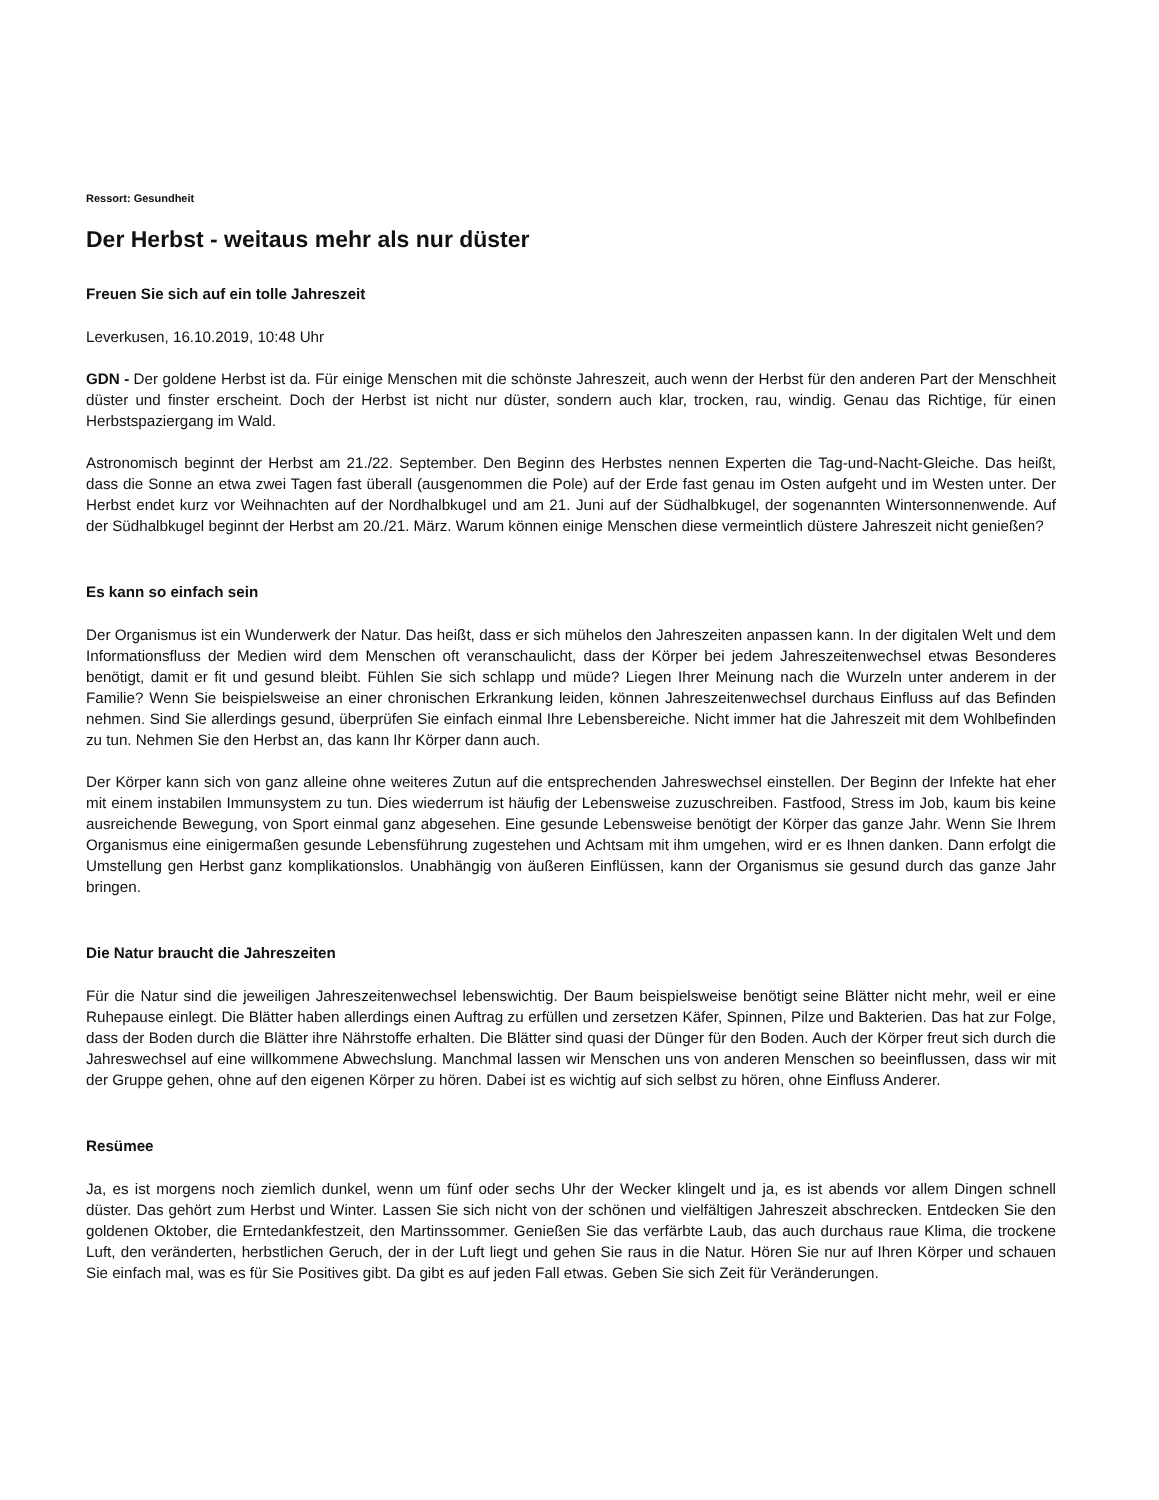Ressort: Gesundheit
Der Herbst - weitaus mehr als nur düster
Freuen Sie sich auf ein tolle Jahreszeit
Leverkusen, 16.10.2019, 10:48 Uhr
GDN - Der goldene Herbst ist da. Für einige Menschen mit die schönste Jahreszeit, auch wenn der Herbst für den anderen Part der Menschheit düster und finster erscheint. Doch der Herbst ist nicht nur düster, sondern auch klar, trocken, rau, windig. Genau das Richtige, für einen Herbstspaziergang im Wald.
Astronomisch beginnt der Herbst am 21./22. September. Den Beginn des Herbstes nennen Experten die Tag-und-Nacht-Gleiche. Das heißt, dass die Sonne an etwa zwei Tagen fast überall (ausgenommen die Pole) auf der Erde fast genau im Osten aufgeht und im Westen unter. Der Herbst endet kurz vor Weihnachten auf der Nordhalbkugel und am 21. Juni auf der Südhalbkugel, der sogenannten Wintersonnenwende. Auf der Südhalbkugel beginnt der Herbst am 20./21. März. Warum können einige Menschen diese vermeintlich düstere Jahreszeit nicht genießen?
Es kann so einfach sein
Der Organismus ist ein Wunderwerk der Natur. Das heißt, dass er sich mühelos den Jahreszeiten anpassen kann. In der digitalen Welt und dem Informationsfluss der Medien wird dem Menschen oft veranschaulicht, dass der Körper bei jedem Jahreszeitenwechsel etwas Besonderes benötigt, damit er fit und gesund bleibt. Fühlen Sie sich schlapp und müde? Liegen Ihrer Meinung nach die Wurzeln unter anderem in der Familie? Wenn Sie beispielsweise an einer chronischen Erkrankung leiden, können Jahreszeitenwechsel durchaus Einfluss auf das Befinden nehmen. Sind Sie allerdings gesund, überprüfen Sie einfach einmal Ihre Lebensbereiche. Nicht immer hat die Jahreszeit mit dem Wohlbefinden zu tun. Nehmen Sie den Herbst an, das kann Ihr Körper dann auch.
Der Körper kann sich von ganz alleine ohne weiteres Zutun auf die entsprechenden Jahreswechsel einstellen. Der Beginn der Infekte hat eher mit einem instabilen Immunsystem zu tun. Dies wiederrum ist häufig der Lebensweise zuzuschreiben. Fastfood, Stress im Job, kaum bis keine ausreichende Bewegung, von Sport einmal ganz abgesehen. Eine gesunde Lebensweise benötigt der Körper das ganze Jahr. Wenn Sie Ihrem Organismus eine einigermaßen gesunde Lebensführung zugestehen und Achtsam mit ihm umgehen, wird er es Ihnen danken. Dann erfolgt die Umstellung gen Herbst ganz komplikationslos. Unabhängig von äußeren Einflüssen, kann der Organismus sie gesund durch das ganze Jahr bringen.
Die Natur braucht die Jahreszeiten
Für die Natur sind die jeweiligen Jahreszeitenwechsel lebenswichtig. Der Baum beispielsweise benötigt seine Blätter nicht mehr, weil er eine Ruhepause einlegt. Die Blätter haben allerdings einen Auftrag zu erfüllen und zersetzen Käfer, Spinnen, Pilze und Bakterien. Das hat zur Folge, dass der Boden durch die Blätter ihre Nährstoffe erhalten. Die Blätter sind quasi der Dünger für den Boden. Auch der Körper freut sich durch die Jahreswechsel auf eine willkommene Abwechslung. Manchmal lassen wir Menschen uns von anderen Menschen so beeinflussen, dass wir mit der Gruppe gehen, ohne auf den eigenen Körper zu hören. Dabei ist es wichtig auf sich selbst zu hören, ohne Einfluss Anderer.
Resümee
Ja, es ist morgens noch ziemlich dunkel, wenn um fünf oder sechs Uhr der Wecker klingelt und ja, es ist abends vor allem Dingen schnell düster. Das gehört zum Herbst und Winter. Lassen Sie sich nicht von der schönen und vielfältigen Jahreszeit abschrecken. Entdecken Sie den goldenen Oktober, die Erntedankfestzeit, den Martinssommer. Genießen Sie das verfärbte Laub, das auch durchaus raue Klima, die trockene Luft, den veränderten, herbstlichen Geruch, der in der Luft liegt und gehen Sie raus in die Natur. Hören Sie nur auf Ihren Körper und schauen Sie einfach mal, was es für Sie Positives gibt. Da gibt es auf jeden Fall etwas. Geben Sie sich Zeit für Veränderungen.